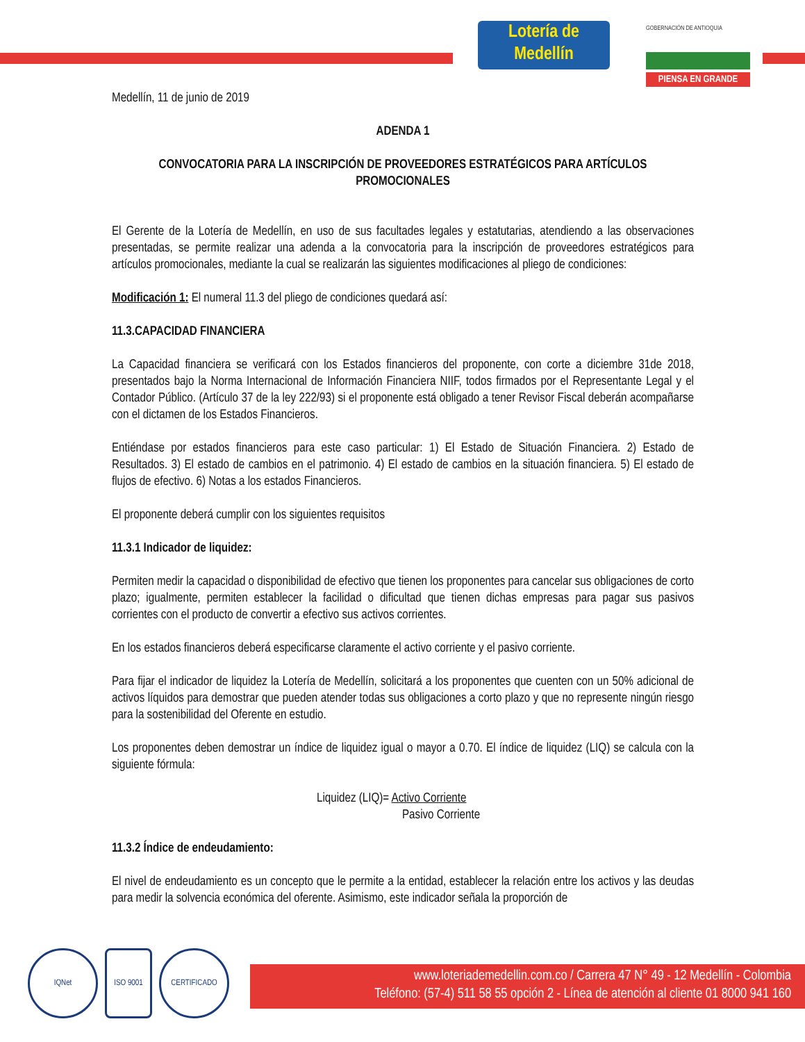Lotería de
Medellín
GOBERNACIÓN DE ANTIOQUIA
PIENSA EN GRANDE
Medellín, 11 de junio de 2019
ADENDA 1
CONVOCATORIA PARA LA INSCRIPCIÓN DE PROVEEDORES ESTRATÉGICOS PARA ARTÍCULOS PROMOCIONALES
El Gerente de la Lotería de Medellín, en uso de sus facultades legales y estatutarias, atendiendo a las observaciones presentadas, se permite realizar una adenda a la convocatoria para la inscripción de proveedores estratégicos para artículos promocionales, mediante la cual se realizarán las siguientes modificaciones al pliego de condiciones:
Modificación 1: El numeral 11.3 del pliego de condiciones quedará así:
11.3.CAPACIDAD FINANCIERA
La Capacidad financiera se verificará con los Estados financieros del proponente, con corte a diciembre 31de 2018, presentados bajo la Norma Internacional de Información Financiera NIIF, todos firmados por el Representante Legal y el Contador Público. (Artículo 37 de la ley 222/93) si el proponente está obligado a tener Revisor Fiscal deberán acompañarse con el dictamen de los Estados Financieros.
Entiéndase por estados financieros para este caso particular: 1) El Estado de Situación Financiera. 2) Estado de Resultados. 3) El estado de cambios en el patrimonio. 4) El estado de cambios en la situación financiera. 5) El estado de flujos de efectivo. 6) Notas a los estados Financieros.
El proponente deberá cumplir con los siguientes requisitos
11.3.1 Indicador de liquidez:
Permiten medir la capacidad o disponibilidad de efectivo que tienen los proponentes para cancelar sus obligaciones de corto plazo; igualmente, permiten establecer la facilidad o dificultad que tienen dichas empresas para pagar sus pasivos corrientes con el producto de convertir a efectivo sus activos corrientes.
En los estados financieros deberá especificarse claramente el activo corriente y el pasivo corriente.
Para fijar el indicador de liquidez la Lotería de Medellín, solicitará a los proponentes que cuenten con un 50% adicional de activos líquidos para demostrar que pueden atender todas sus obligaciones a corto plazo y que no represente ningún riesgo para la sostenibilidad del Oferente en estudio.
Los proponentes deben demostrar un índice de liquidez igual o mayor a 0.70. El índice de liquidez (LIQ) se calcula con la siguiente fórmula:
Liquidez (LIQ)= Activo Corriente
Pasivo Corriente
11.3.2 Índice de endeudamiento:
El nivel de endeudamiento es un concepto que le permite a la entidad, establecer la relación entre los activos y las deudas para medir la solvencia económica del oferente. Asimismo, este indicador señala la proporción de
www.loteriademedellin.com.co / Carrera 47 N° 49 - 12 Medellín - Colombia
Teléfono: (57-4) 511 58 55 opción 2 - Línea de atención al cliente 01 8000 941 160
IQNet ISO 9001 CERTIFICADO